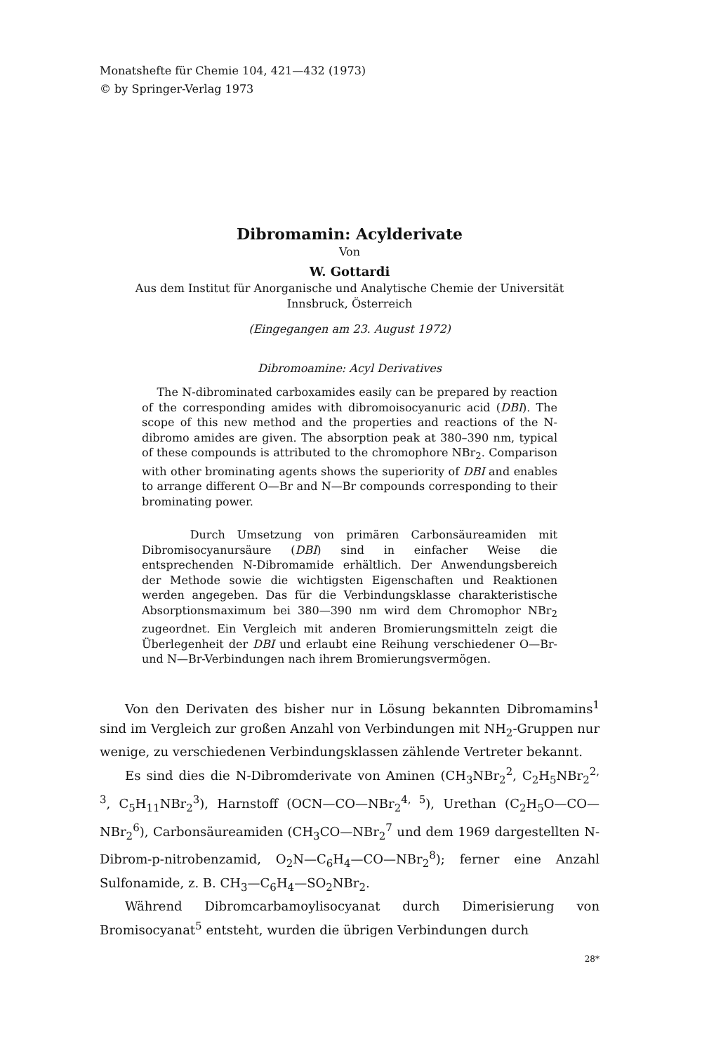Monatshefte für Chemie 104, 421—432 (1973)
© by Springer-Verlag 1973
Dibromamin: Acylderivate
Von
W. Gottardi
Aus dem Institut für Anorganische und Analytische Chemie der Universität
Innsbruck, Österreich
(Eingegangen am 23. August 1972)
Dibromoamine: Acyl Derivatives
The N-dibrominated carboxamides easily can be prepared by reaction of the corresponding amides with dibromoisocyanuric acid (DBI). The scope of this new method and the properties and reactions of the N-dibromo amides are given. The absorption peak at 380–390 nm, typical of these compounds is attributed to the chromophore NBr<sub>2</sub>. Comparison with other brominating agents shows the superiority of DBI and enables to arrange different O—Br and N—Br compounds corresponding to their brominating power.
Durch Umsetzung von primären Carbonsäureamiden mit Dibromisocyanursäure (DBI) sind in einfacher Weise die entsprechenden N-Dibromamide erhältlich. Der Anwendungsbereich der Methode sowie die wichtigsten Eigenschaften und Reaktionen werden angegeben. Das für die Verbindungsklasse charakteristische Absorptionsmaximum bei 380—390 nm wird dem Chromophor NBr<sub>2</sub> zugeordnet. Ein Vergleich mit anderen Bromierungsmitteln zeigt die Überlegenheit der DBI und erlaubt eine Reihung verschiedener O—Br- und N—Br-Verbindungen nach ihrem Bromierungsvermögen.
Von den Derivaten des bisher nur in Lösung bekannten Dibromamins<sup>1</sup> sind im Vergleich zur großen Anzahl von Verbindungen mit NH<sub>2</sub>-Gruppen nur wenige, zu verschiedenen Verbindungsklassen zählende Vertreter bekannt.
Es sind dies die N-Dibromderivate von Aminen (CH<sub>3</sub>NBr<sub>2</sub><sup>2</sup>, C<sub>2</sub>H<sub>5</sub>NBr<sub>2</sub><sup>2, 3</sup>, C<sub>5</sub>H<sub>11</sub>NBr<sub>2</sub><sup>3</sup>), Harnstoff (OCN—CO—NBr<sub>2</sub><sup>4, 5</sup>), Urethan (C<sub>2</sub>H<sub>5</sub>O—CO—NBr<sub>2</sub><sup>6</sup>), Carbonsäureamiden (CH<sub>3</sub>CO—NBr<sub>2</sub><sup>7</sup> und dem 1969 dargestellten N-Dibrom-p-nitrobenzamid, O<sub>2</sub>N—C<sub>6</sub>H<sub>4</sub>—CO—NBr<sub>2</sub><sup>8</sup>); ferner eine Anzahl Sulfonamide, z. B. CH<sub>3</sub>—C<sub>6</sub>H<sub>4</sub>—SO<sub>2</sub>NBr<sub>2</sub>.
Während Dibromcarbamoylisocyanat durch Dimerisierung von Bromisocyanat<sup>5</sup> entsteht, wurden die übrigen Verbindungen durch
28*